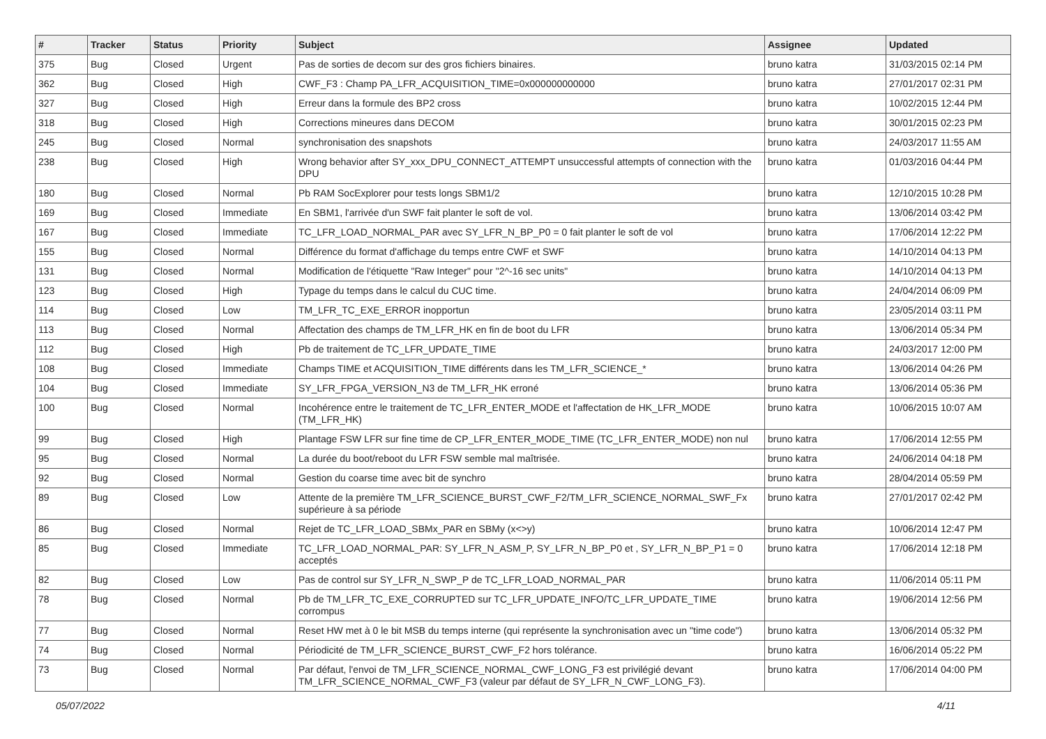| # | Tracker | Status | Priority | Subject | Assignee | Updated |
| --- | --- | --- | --- | --- | --- | --- |
| 375 | Bug | Closed | Urgent | Pas de sorties de decom sur des gros fichiers binaires. | bruno katra | 31/03/2015 02:14 PM |
| 362 | Bug | Closed | High | CWF_F3 : Champ PA_LFR_ACQUISITION_TIME=0x000000000000 | bruno katra | 27/01/2017 02:31 PM |
| 327 | Bug | Closed | High | Erreur dans la formule des BP2 cross | bruno katra | 10/02/2015 12:44 PM |
| 318 | Bug | Closed | High | Corrections mineures dans DECOM | bruno katra | 30/01/2015 02:23 PM |
| 245 | Bug | Closed | Normal | synchronisation des snapshots | bruno katra | 24/03/2017 11:55 AM |
| 238 | Bug | Closed | High | Wrong behavior after SY_xxx_DPU_CONNECT_ATTEMPT unsuccessful attempts of connection with the DPU | bruno katra | 01/03/2016 04:44 PM |
| 180 | Bug | Closed | Normal | Pb RAM SocExplorer pour tests longs SBM1/2 | bruno katra | 12/10/2015 10:28 PM |
| 169 | Bug | Closed | Immediate | En SBM1, l'arrivée d'un SWF fait planter le soft de vol. | bruno katra | 13/06/2014 03:42 PM |
| 167 | Bug | Closed | Immediate | TC_LFR_LOAD_NORMAL_PAR avec SY_LFR_N_BP_P0 = 0 fait planter le soft de vol | bruno katra | 17/06/2014 12:22 PM |
| 155 | Bug | Closed | Normal | Différence du format d'affichage du temps entre CWF et SWF | bruno katra | 14/10/2014 04:13 PM |
| 131 | Bug | Closed | Normal | Modification de l'étiquette "Raw Integer" pour "2^-16 sec units" | bruno katra | 14/10/2014 04:13 PM |
| 123 | Bug | Closed | High | Typage du temps dans le calcul du CUC time. | bruno katra | 24/04/2014 06:09 PM |
| 114 | Bug | Closed | Low | TM_LFR_TC_EXE_ERROR inopportun | bruno katra | 23/05/2014 03:11 PM |
| 113 | Bug | Closed | Normal | Affectation des champs de TM_LFR_HK en fin de boot du LFR | bruno katra | 13/06/2014 05:34 PM |
| 112 | Bug | Closed | High | Pb de traitement de TC_LFR_UPDATE_TIME | bruno katra | 24/03/2017 12:00 PM |
| 108 | Bug | Closed | Immediate | Champs TIME et ACQUISITION_TIME différents dans les TM_LFR_SCIENCE_* | bruno katra | 13/06/2014 04:26 PM |
| 104 | Bug | Closed | Immediate | SY_LFR_FPGA_VERSION_N3 de TM_LFR_HK erroné | bruno katra | 13/06/2014 05:36 PM |
| 100 | Bug | Closed | Normal | Incohérence entre le traitement de TC_LFR_ENTER_MODE et l'affectation de HK_LFR_MODE (TM_LFR_HK) | bruno katra | 10/06/2015 10:07 AM |
| 99 | Bug | Closed | High | Plantage FSW LFR sur fine time de CP_LFR_ENTER_MODE_TIME (TC_LFR_ENTER_MODE) non nul | bruno katra | 17/06/2014 12:55 PM |
| 95 | Bug | Closed | Normal | La durée du boot/reboot du LFR FSW semble mal maîtrisée. | bruno katra | 24/06/2014 04:18 PM |
| 92 | Bug | Closed | Normal | Gestion du coarse time avec bit de synchro | bruno katra | 28/04/2014 05:59 PM |
| 89 | Bug | Closed | Low | Attente de la première TM_LFR_SCIENCE_BURST_CWF_F2/TM_LFR_SCIENCE_NORMAL_SWF_Fx supérieure à sa période | bruno katra | 27/01/2017 02:42 PM |
| 86 | Bug | Closed | Normal | Rejet de TC_LFR_LOAD_SBMx_PAR en SBMy (x<>y) | bruno katra | 10/06/2014 12:47 PM |
| 85 | Bug | Closed | Immediate | TC_LFR_LOAD_NORMAL_PAR: SY_LFR_N_ASM_P, SY_LFR_N_BP_P0 et , SY_LFR_N_BP_P1 = 0 acceptés | bruno katra | 17/06/2014 12:18 PM |
| 82 | Bug | Closed | Low | Pas de control sur SY_LFR_N_SWP_P de TC_LFR_LOAD_NORMAL_PAR | bruno katra | 11/06/2014 05:11 PM |
| 78 | Bug | Closed | Normal | Pb de TM_LFR_TC_EXE_CORRUPTED sur TC_LFR_UPDATE_INFO/TC_LFR_UPDATE_TIME corrompus | bruno katra | 19/06/2014 12:56 PM |
| 77 | Bug | Closed | Normal | Reset HW met à 0 le bit MSB du temps interne (qui représente la synchronisation avec un "time code") | bruno katra | 13/06/2014 05:32 PM |
| 74 | Bug | Closed | Normal | Périodicité de TM_LFR_SCIENCE_BURST_CWF_F2 hors tolérance. | bruno katra | 16/06/2014 05:22 PM |
| 73 | Bug | Closed | Normal | Par défaut, l'envoi de TM_LFR_SCIENCE_NORMAL_CWF_LONG_F3 est privilégié devant TM_LFR_SCIENCE_NORMAL_CWF_F3 (valeur par défaut de SY_LFR_N_CWF_LONG_F3). | bruno katra | 17/06/2014 04:00 PM |
05/07/2022 4/11